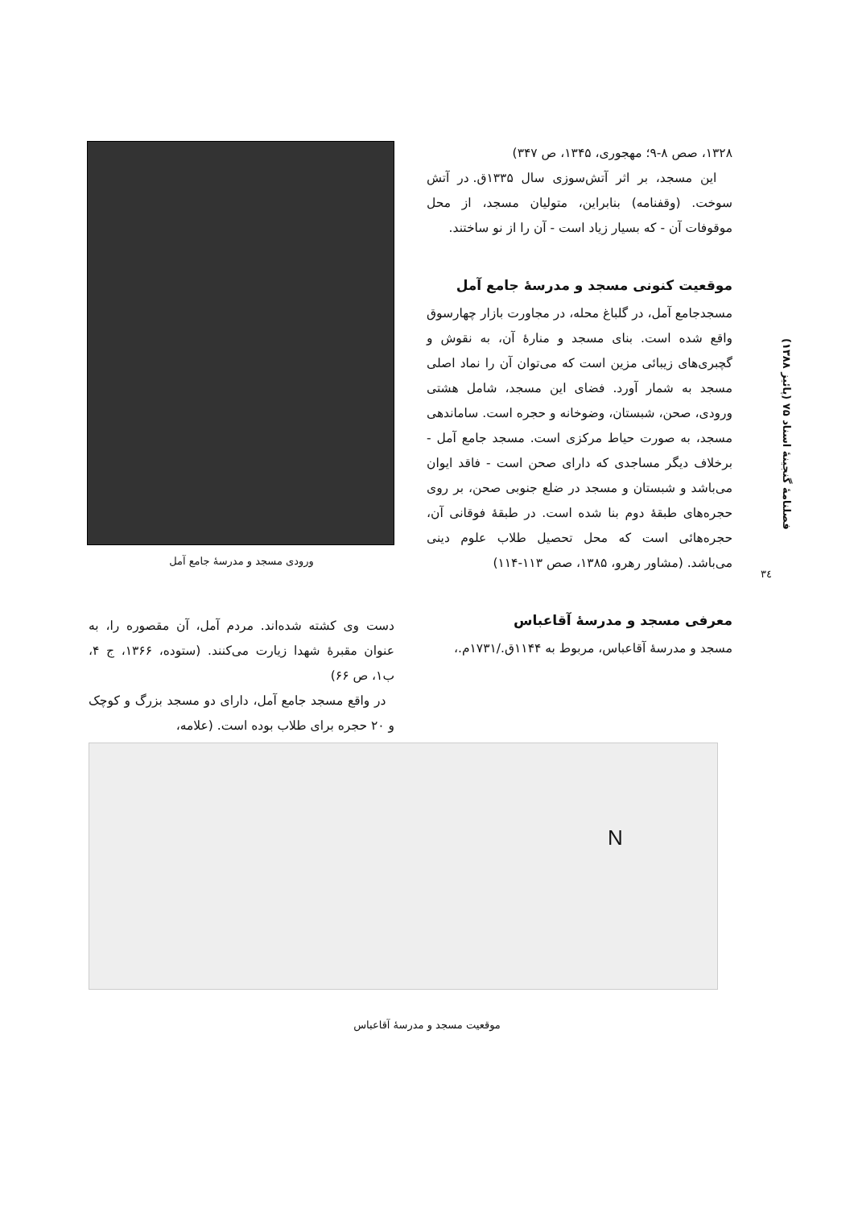۱۳۲۸، صص ۸-۹؛ مهجوری، ۱۳۴۵، ص ۳۴۷)
این مسجد، بر اثر آتش‌سوزی سال ۱۳۳۵ق. در آتش سوخت. (وقفنامه) بنابراین، متولیان مسجد، از محل موقوفات آن - که بسیار زیاد است - آن را از نو ساختند.
موقعیت کنونی مسجد و مدرسهٔ جامع آمل
مسجدجامع آمل، در گلباغ محله، در مجاورت بازار چهارسوق واقع شده است. بنای مسجد و منارهٔ آن، به نقوش و گچبری‌های زیبائی مزین است که می‌توان آن را نماد اصلی مسجد به شمار آورد. فضای این مسجد، شامل هشتی ورودی، صحن، شبستان، وضوخانه و حجره است. ساماندهی مسجد، به صورت حیاط مرکزی است. مسجد جامع آمل - برخلاف دیگر مساجدی که دارای صحن است - فاقد ایوان می‌باشد و شبستان و مسجد در ضلع جنوبی صحن، بر روی حجره‌های طبقهٔ دوم بنا شده است. در طبقهٔ فوقانی آن، حجره‌هائی است که محل تحصیل طلاب علوم دینی می‌باشد. (مشاور رهرو، ۱۳۸۵، صص ۱۱۳-۱۱۴)
معرفی مسجد و مدرسهٔ آقاعباس
مسجد و مدرسهٔ آقاعباس، مربوط به ۱۱۴۴ق./۱۷۳۱م.،
ورودی مسجد و مدرسهٔ جامع آمل
دست وی کشته شده‌اند. مردم آمل، آن مقصوره را، به عنوان مقبرهٔ شهدا زیارت می‌کنند. (ستوده، ۱۳۶۶، ج ۴، ب۱، ص ۶۶)
در واقع مسجد جامع آمل، دارای دو مسجد بزرگ و کوچک و ۲۰ حجره برای طلاب بوده است. (علامه،
N
موقعیت مسجد و مدرسهٔ آقاعباس
فصلنامهٔ گنجینهٔ اسناد ۷۵ (پائیز ۱۳۸۸)
۳٤